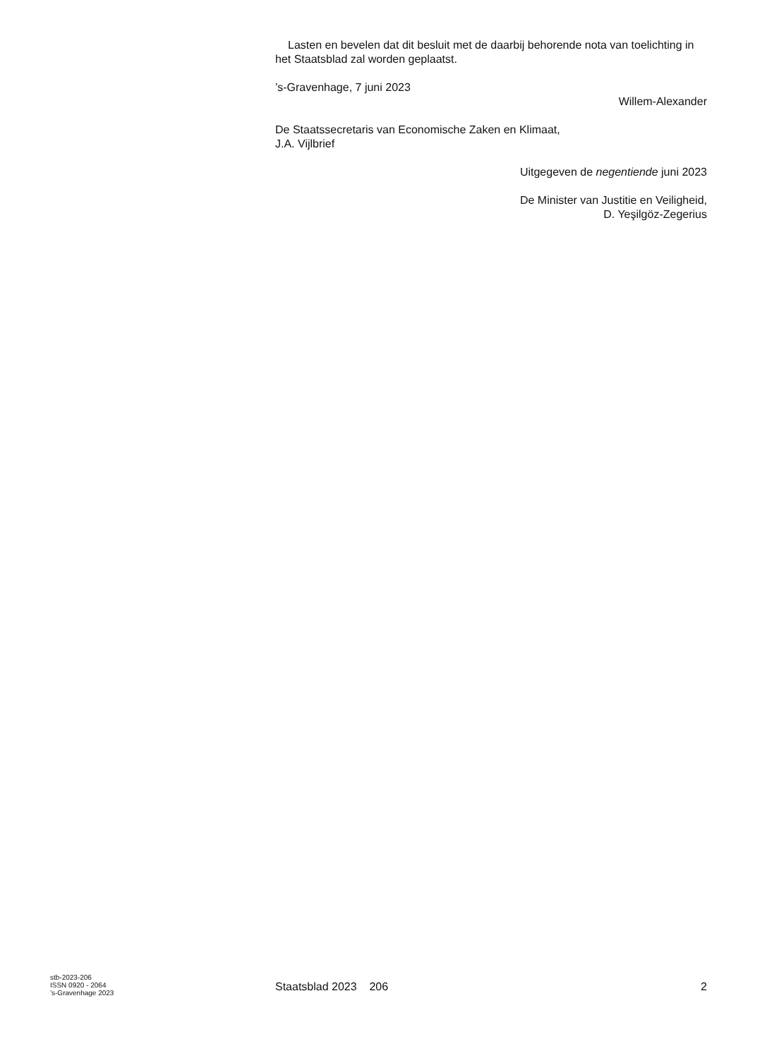Lasten en bevelen dat dit besluit met de daarbij behorende nota van toelichting in het Staatsblad zal worden geplaatst.
’s-Gravenhage, 7 juni 2023
Willem-Alexander
De Staatssecretaris van Economische Zaken en Klimaat,
J.A. Vijlbrief
Uitgegeven de negentiende juni 2023
De Minister van Justitie en Veiligheid,
D. Yeşilgöz-Zegerius
stb-2023-206
ISSN 0920 - 2064
’s-Gravenhage 2023
Staatsblad 2023 206 2